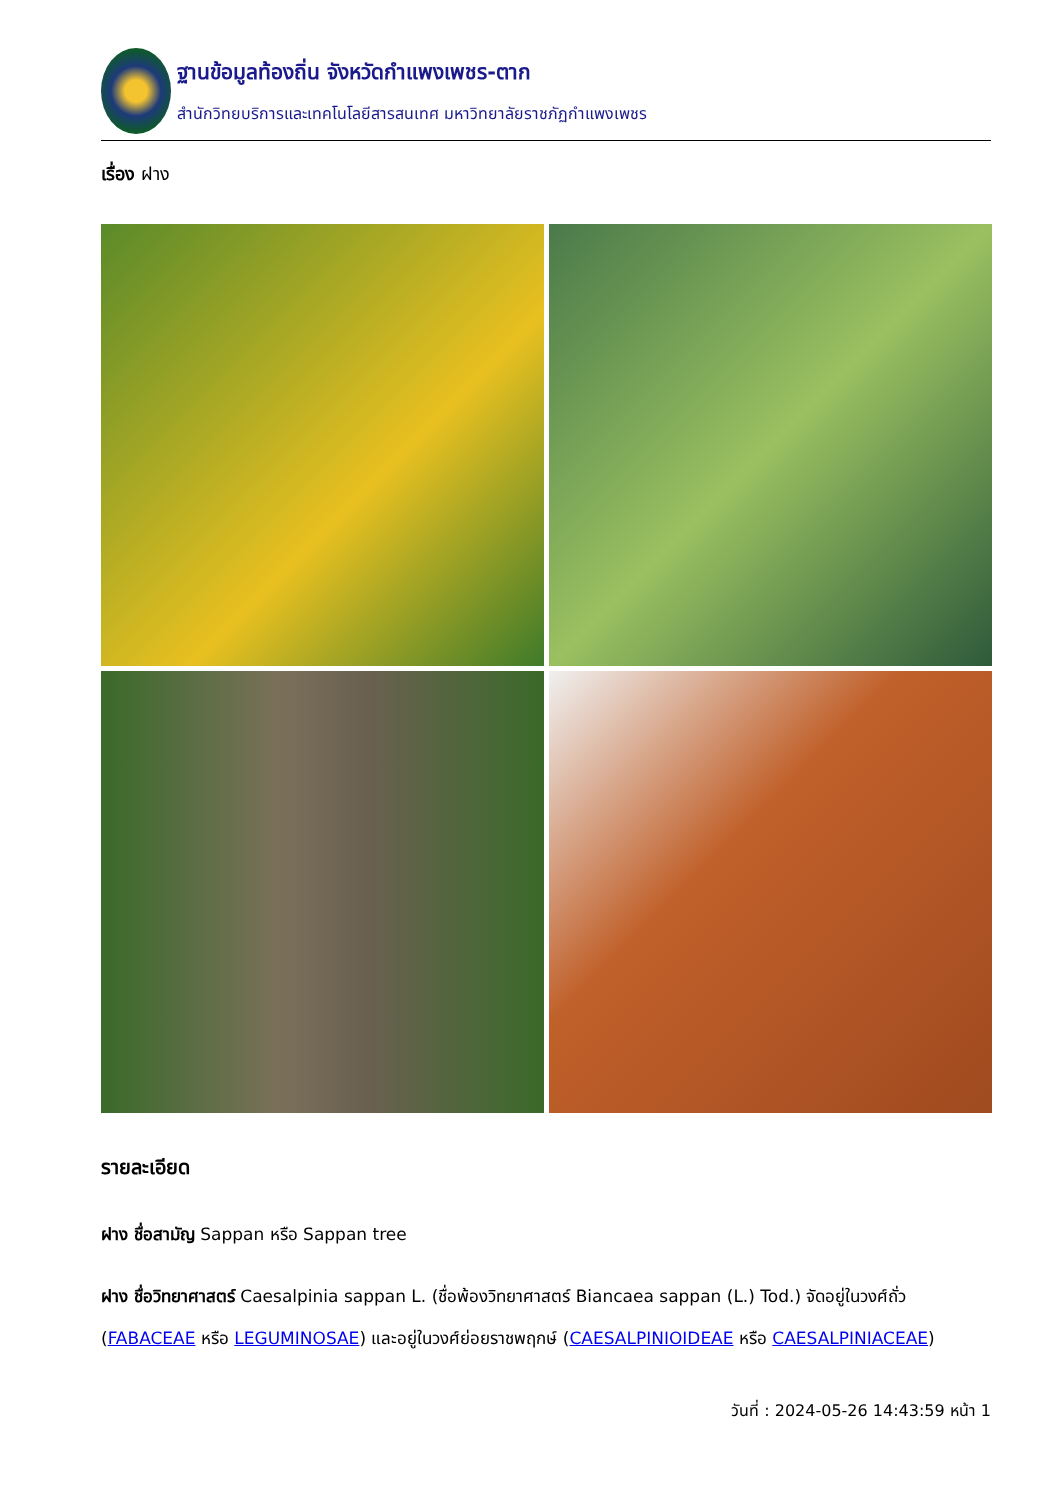ฐานข้อมูลท้องถิ่น จังหวัดกำแพงเพชร-ตาก
สำนักวิทยบริการและเทคโนโลยีสารสนเทศ มหาวิทยาลัยราชภัฏกำแพงเพชร
เรื่อง ฝาง
รายละเอียด
ฝาง ชื่อสามัญ Sappan หรือ Sappan tree
ฝาง ชื่อวิทยาศาสตร์ Caesalpinia sappan L. (ชื่อพ้องวิทยาศาสตร์ Biancaea sappan (L.) Tod.) จัดอยู่ในวงศ์ถั่ว (FABACEAE หรือ LEGUMINOSAE) และอยู่ในวงศ์ย่อยราชพฤกษ์ (CAESALPINIOIDEAE หรือ CAESALPINIACEAE)
วันที่ : 2024-05-26 14:43:59 หน้า 1